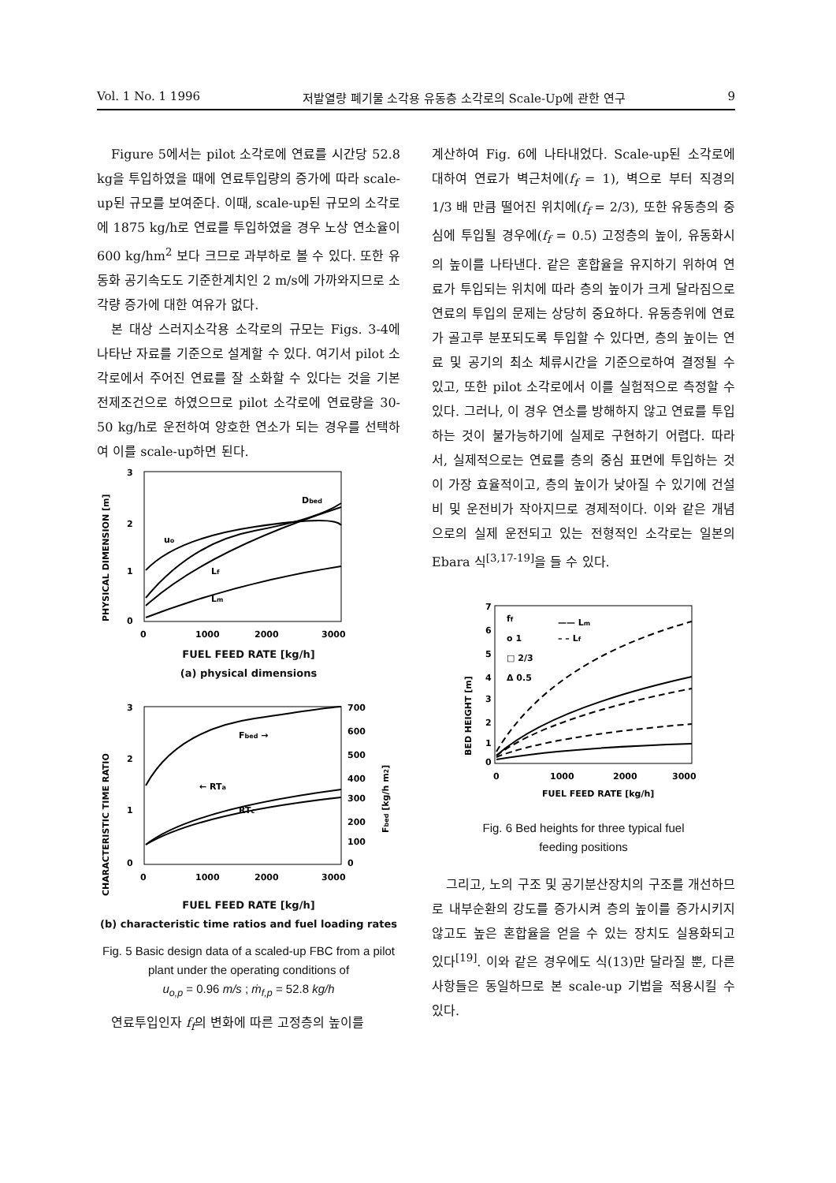Vol. 1 No. 1 1996 저발열량 폐기물 소각용 유동층 소각로의 Scale-Up에 관한 연구 9
Figure 5에서는 pilot 소각로에 연료를 시간당 52.8 kg을 투입하였을 때에 연료투입량의 증가에 따라 scale-up된 규모를 보여준다. 이때, scale-up된 규모의 소각로에 1875 kg/h로 연료를 투입하였을 경우 노상 연소율이 600 kg/hm<sup>2</sup> 보다 크므로 과부하로 볼 수 있다. 또한 유동화 공기속도도 기준한계치인 2 m/s에 가까와지므로 소각량 증가에 대한 여유가 없다.
본 대상 스러지소각용 소각로의 규모는 Figs. 3-4에 나타난 자료를 기준으로 설계할 수 있다. 여기서 pilot 소각로에서 주어진 연료를 잘 소화할 수 있다는 것을 기본전제조건으로 하였으므로 pilot 소각로에 연료량을 30-50 kg/h로 운전하여 양호한 연소가 되는 경우를 선택하여 이를 scale-up하면 된다.
PHYSICAL DIMENSION [m]
3
2
1
0
uo
Dbed
Lf
Lm
0
1000
2000
3000
FUEL FEED RATE [kg/h]
(a) physical dimensions
CHARACTERISTIC TIME RATIO
Fbed →
← RTa
RTc
3
2
1
0
700
600
500
400
300
200
100
0
Fbed [kg/h m2]
0
1000
2000
3000
FUEL FEED RATE [kg/h]
(b) characteristic time ratios and fuel loading rates
Fig. 5 Basic design data of a scaled-up FBC from a pilot plant under the operating conditions of
u<sub>o,p</sub> = 0.96 m/s ; ṁ<sub>f,p</sub> = 52.8 kg/h
연료투입인자 f<sub>f</sub>의 변화에 따른 고정층의 높이를
계산하여 Fig. 6에 나타내었다. Scale-up된 소각로에 대하여 연료가 벽근처에(f<sub>f</sub> = 1), 벽으로 부터 직경의 1/3 배 만큼 떨어진 위치에(f<sub>f</sub> = 2/3), 또한 유동층의 중심에 투입될 경우에(f<sub>f</sub> = 0.5) 고정층의 높이, 유동화시의 높이를 나타낸다. 같은 혼합율을 유지하기 위하여 연료가 투입되는 위치에 따라 층의 높이가 크게 달라짐으로 연료의 투입의 문제는 상당히 중요하다. 유동층위에 연료가 골고루 분포되도록 투입할 수 있다면, 층의 높이는 연료 및 공기의 최소 체류시간을 기준으로하여 결정될 수 있고, 또한 pilot 소각로에서 이를 실험적으로 측정할 수 있다. 그러나, 이 경우 연소를 방해하지 않고 연료를 투입하는 것이 불가능하기에 실제로 구현하기 어렵다. 따라서, 실제적으로는 연료를 층의 중심 표면에 투입하는 것이 가장 효율적이고, 층의 높이가 낮아질 수 있기에 건설비 및 운전비가 작아지므로 경제적이다. 이와 같은 개념으로의 실제 운전되고 있는 전형적인 소각로는 일본의 Ebara 식<sup>[3,17-19]</sup>을 들 수 있다.
BED HEIGHT [m]
7
6
5
4
3
2
1
0
ff
o 1
□ 2/3
Δ 0.5
—— Lm
– – Lf
0
1000
2000
3000
FUEL FEED RATE [kg/h]
Fig. 6 Bed heights for three typical fuel
feeding positions
그리고, 노의 구조 및 공기분산장치의 구조를 개선하므로 내부순환의 강도를 증가시켜 층의 높이를 증가시키지 않고도 높은 혼합율을 얻을 수 있는 장치도 실용화되고 있다<sup>[19]</sup>. 이와 같은 경우에도 식(13)만 달라질 뿐, 다른 사항들은 동일하므로 본 scale-up 기법을 적용시킬 수 있다.